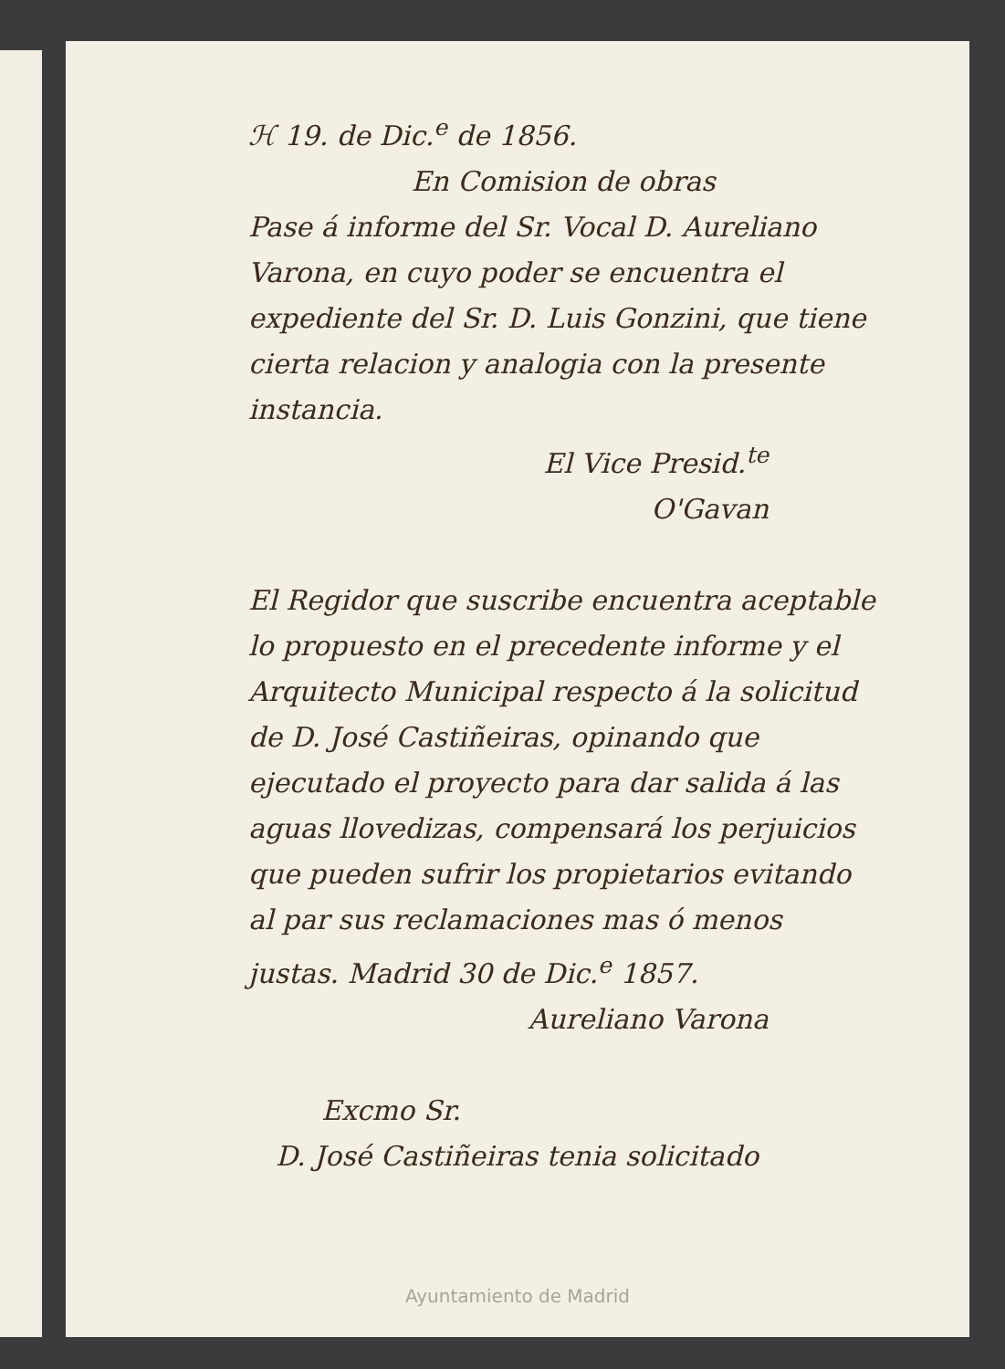ℋ 19. de Dic.<sup>e</sup> de 1856.
En Comision de obras
Pase á informe del Sr. Vocal D. Aureliano Varona, en cuyo poder se encuentra el expediente del Sr. D. Luis Gonzini, que tiene cierta relacion y analogia con la presente instancia.
El Vice Presid.<sup>te</sup>
O'Gavan
El Regidor que suscribe encuentra aceptable lo propuesto en el precedente informe y el Arquitecto Municipal respecto á la solicitud de D. José Castiñeiras, opinando que ejecutado el proyecto para dar salida á las aguas llovedizas, compensará los perjuicios que pueden sufrir los propietarios evitando al par sus reclamaciones mas ó menos justas. Madrid 30 de Dic.<sup>e</sup> 1857.
Aureliano Varona
Excmo Sr.
D. José Castiñeiras tenia solicitado
Ayuntamiento de Madrid